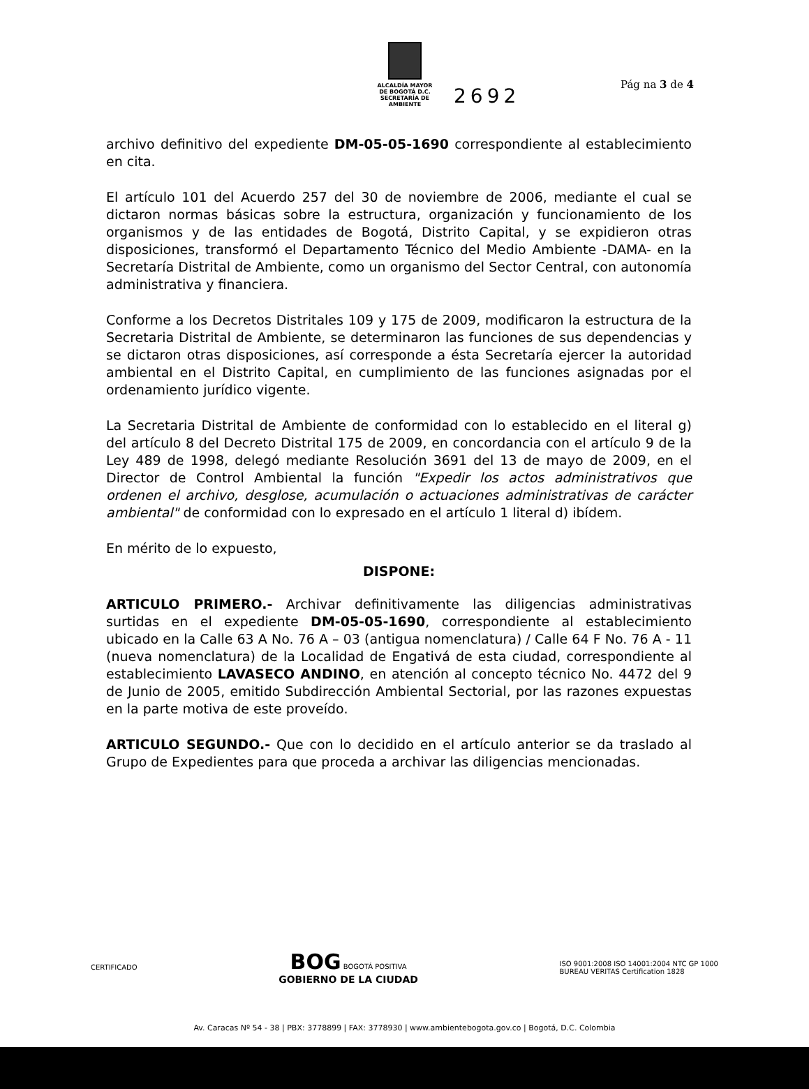Pág na 3 de 4
ALCALDÍA MAYOR
DE BOGOTÁ D.C.
SECRETARÍA DE AMBIENTE
2692
archivo definitivo del expediente DM-05-05-1690 correspondiente al establecimiento en cita.
El artículo 101 del Acuerdo 257 del 30 de noviembre de 2006, mediante el cual se dictaron normas básicas sobre la estructura, organización y funcionamiento de los organismos y de las entidades de Bogotá, Distrito Capital, y se expidieron otras disposiciones, transformó el Departamento Técnico del Medio Ambiente -DAMA- en la Secretaría Distrital de Ambiente, como un organismo del Sector Central, con autonomía administrativa y financiera.
Conforme a los Decretos Distritales 109 y 175 de 2009, modificaron la estructura de la Secretaria Distrital de Ambiente, se determinaron las funciones de sus dependencias y se dictaron otras disposiciones, así corresponde a ésta Secretaría ejercer la autoridad ambiental en el Distrito Capital, en cumplimiento de las funciones asignadas por el ordenamiento jurídico vigente.
La Secretaria Distrital de Ambiente de conformidad con lo establecido en el literal g) del artículo 8 del Decreto Distrital 175 de 2009, en concordancia con el artículo 9 de la Ley 489 de 1998, delegó mediante Resolución 3691 del 13 de mayo de 2009, en el Director de Control Ambiental la función "Expedir los actos administrativos que ordenen el archivo, desglose, acumulación o actuaciones administrativas de carácter ambiental" de conformidad con lo expresado en el artículo 1 literal d) ibídem.
En mérito de lo expuesto,
DISPONE:
ARTICULO PRIMERO.- Archivar definitivamente las diligencias administrativas surtidas en el expediente DM-05-05-1690, correspondiente al establecimiento ubicado en la Calle 63 A No. 76 A – 03 (antigua nomenclatura) / Calle 64 F No. 76 A - 11 (nueva nomenclatura) de la Localidad de Engativá de esta ciudad, correspondiente al establecimiento LAVASECO ANDINO, en atención al concepto técnico No. 4472 del 9 de Junio de 2005, emitido Subdirección Ambiental Sectorial, por las razones expuestas en la parte motiva de este proveído.
ARTICULO SEGUNDO.- Que con lo decidido en el artículo anterior se da traslado al Grupo de Expedientes para que proceda a archivar las diligencias mencionadas.
CERTIFICADO
BOG BOGOTÁ POSITIVA
GOBIERNO DE LA CIUDAD
ISO 9001:2008 ISO 14001:2004 NTC GP 1000
BUREAU VERITAS Certification 1828
Av. Caracas Nº 54 - 38 | PBX: 3778899 | FAX: 3778930 | www.ambientebogota.gov.co | Bogotá, D.C. Colombia